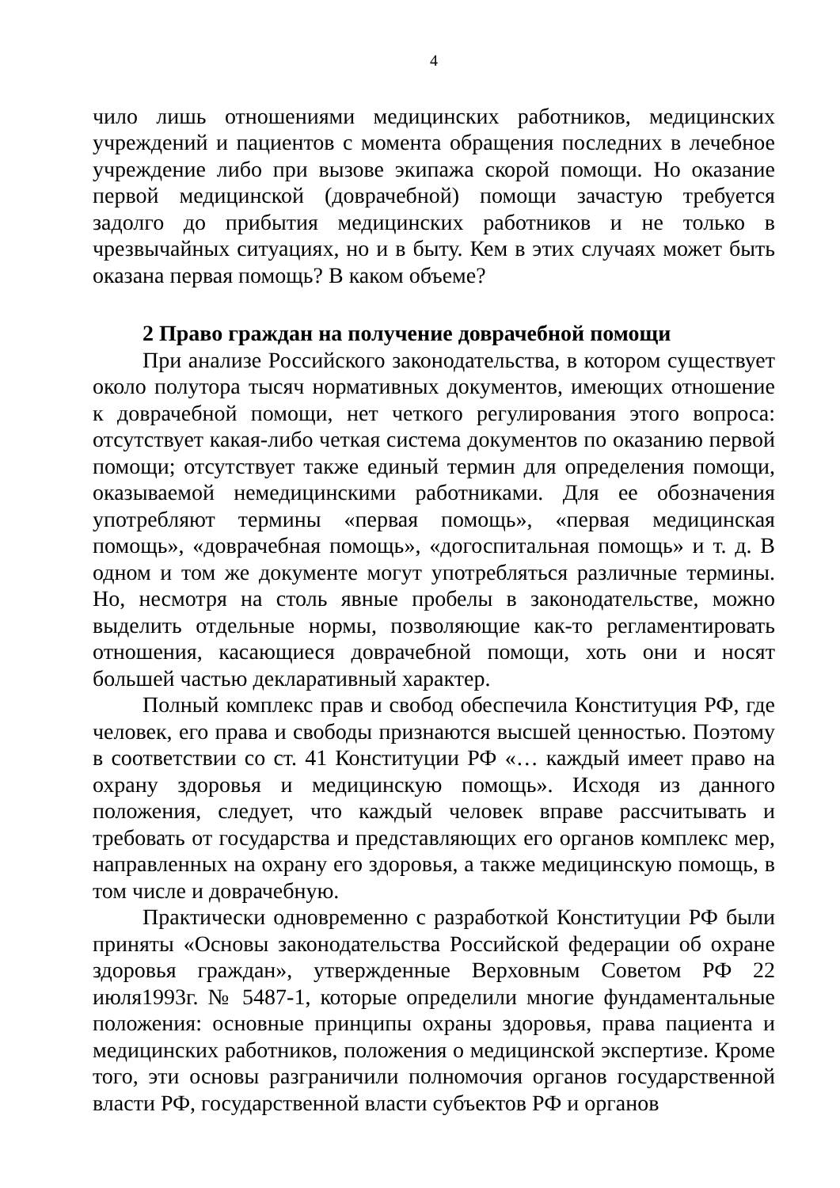4
чило лишь отношениями медицинских работников, медицинских учреждений и пациентов с момента обращения последних в лечебное учреждение либо при вызове экипажа скорой помощи. Но оказание первой медицинской (доврачебной) помощи зачастую требуется задолго до прибытия медицинских работников и не только в чрезвычайных ситуациях, но и в быту. Кем в этих случаях может быть оказана первая помощь? В каком объеме?
2 Право граждан на получение доврачебной помощи
При анализе Российского законодательства, в котором существует около полутора тысяч нормативных документов, имеющих отношение к доврачебной помощи, нет четкого регулирования этого вопроса: отсутствует какая-либо четкая система документов по оказанию первой помощи; отсутствует также единый термин для определения помощи, оказываемой немедицинскими работниками. Для ее обозначения употребляют термины «первая помощь», «первая медицинская помощь», «доврачебная помощь», «догоспитальная помощь» и т. д. В одном и том же документе могут употребляться различные термины. Но, несмотря на столь явные пробелы в законодательстве, можно выделить отдельные нормы, позволяющие как-то регламентировать отношения, касающиеся доврачебной помощи, хоть они и носят большей частью декларативный характер.
Полный комплекс прав и свобод обеспечила Конституция РФ, где человек, его права и свободы признаются высшей ценностью. Поэтому в соответствии со ст. 41 Конституции РФ «… каждый имеет право на охрану здоровья и медицинскую помощь». Исходя из данного положения, следует, что каждый человек вправе рассчитывать и требовать от государства и представляющих его органов комплекс мер, направленных на охрану его здоровья, а также медицинскую помощь, в том числе и доврачебную.
Практически одновременно с разработкой Конституции РФ были приняты «Основы законодательства Российской федерации об охране здоровья граждан», утвержденные Верховным Советом РФ 22 июля1993г. № 5487-1, которые определили многие фундаментальные положения: основные принципы охраны здоровья, права пациента и медицинских работников, положения о медицинской экспертизе. Кроме того, эти основы разграничили полномочия органов государственной власти РФ, государственной власти субъектов РФ и органов